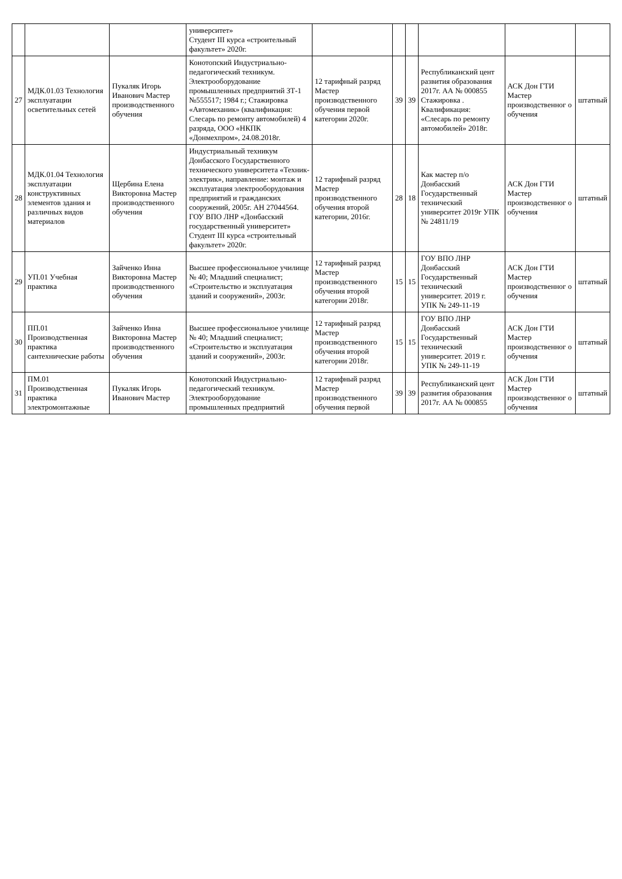| | | | университет» Студент III курса «строительный факультет» 2020г. | | | | | | |
| 27 | МДК.01.03 Технология эксплуатации осветительных сетей | Пукаляк Игорь Иванович Мастер производственного обучения | Конотопский Индустриально-педагогический техникум. Электрооборудование промышленных предприятий ЗТ-1 №555517; 1984 г.; Стажировка «Автомеханик» (квалификация: Слесарь по ремонту автомобилей) 4 разряда, ООО «НКПК «Донмехпром», 24.08.2018г. | 12 тарифный разряд Мастер производственного обучения первой категории 2020г. | 39 | 39 | Республиканский цент развития образования 2017г. АА № 000855 Стажировка . Квалификация: «Слесарь по ремонту автомобилей» 2018г. | АСК Дон ГТИ Мастер производственног о обучения | штатный |
| 28 | МДК.01.04 Технология эксплуатации конструктивных элементов здания и различных видов материалов | Щербина Елена Викторовна Мастер производственного обучения | Индустриальный техникум Донбасского Государственного технического университета «Техник-электрик», направление: монтаж и эксплуатация электрооборудования предприятий и гражданских сооружений, 2005г. АН 27044564. ГОУ ВПО ЛНР «Донбасский государственный университет» Студент III курса «строительный факультет» 2020г. | 12 тарифный разряд Мастер производственного обучения второй категории, 2016г. | 28 | 18 | Как мастер п/о Донбасский Государственный технический университет 2019г УПК № 24811/19 | АСК Дон ГТИ Мастер производственног о обучения | штатный |
| 29 | УП.01 Учебная практика | Зайченко Инна Викторовна Мастер производственного обучения | Высшее профессиональное училище № 40; Младший специалист; «Строительство и эксплуатация зданий и сооружений», 2003г. | 12 тарифный разряд Мастер производственного обучения второй категории 2018г. | 15 | 15 | ГОУ ВПО ЛНР Донбасский Государственный технический университет. 2019 г. УПК № 249-11-19 | АСК Дон ГТИ Мастер производственног о обучения | штатный |
| 30 | ПП.01 Производственная практика сантехнические работы | Зайченко Инна Викторовна Мастер производственного обучения | Высшее профессиональное училище № 40; Младший специалист; «Строительство и эксплуатация зданий и сооружений», 2003г. | 12 тарифный разряд Мастер производственного обучения второй категории 2018г. | 15 | 15 | ГОУ ВПО ЛНР Донбасский Государственный технический университет. 2019 г. УПК № 249-11-19 | АСК Дон ГТИ Мастер производственног о обучения | штатный |
| 31 | ПМ.01 Производственная практика электромонтажные | Пукаляк Игорь Иванович Мастер | Конотопский Индустриально-педагогический техникум. Электрооборудование промышленных предприятий | 12 тарифный разряд Мастер производственного обучения первой | 39 | 39 | Республиканский цент развития образования 2017г. АА № 000855 | АСК Дон ГТИ Мастер производственног о обучения | штатный |